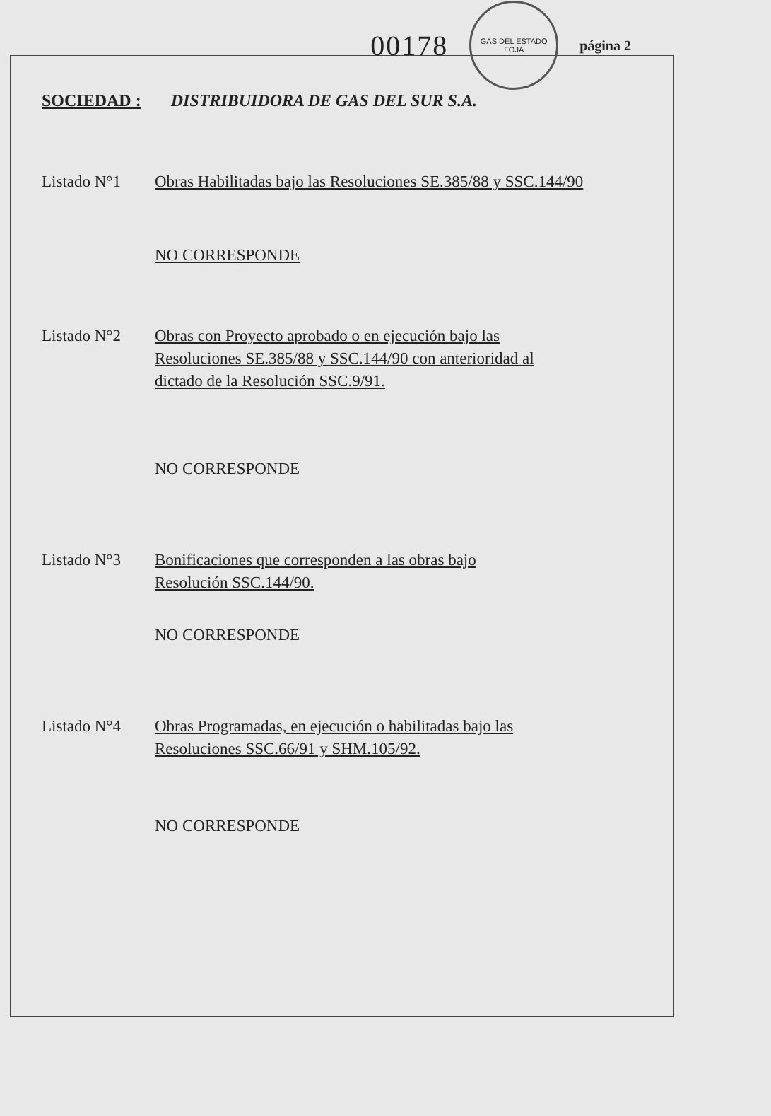00178
GAS DEL ESTADO
FOJA
página 2
SOCIEDAD : DISTRIBUIDORA DE GAS DEL SUR S.A.
Listado N°1 Obras Habilitadas bajo las Resoluciones SE.385/88 y SSC.144/90
NO CORRESPONDE
Listado N°2 Obras con Proyecto aprobado o en ejecución bajo las
Resoluciones SE.385/88 y SSC.144/90 con anterioridad al
dictado de la Resolución SSC.9/91.
NO CORRESPONDE
Listado N°3 Bonificaciones que corresponden a las obras bajo
Resolución SSC.144/90.
NO CORRESPONDE
Listado N°4 Obras Programadas, en ejecución o habilitadas bajo las
Resoluciones SSC.66/91 y SHM.105/92.
NO CORRESPONDE